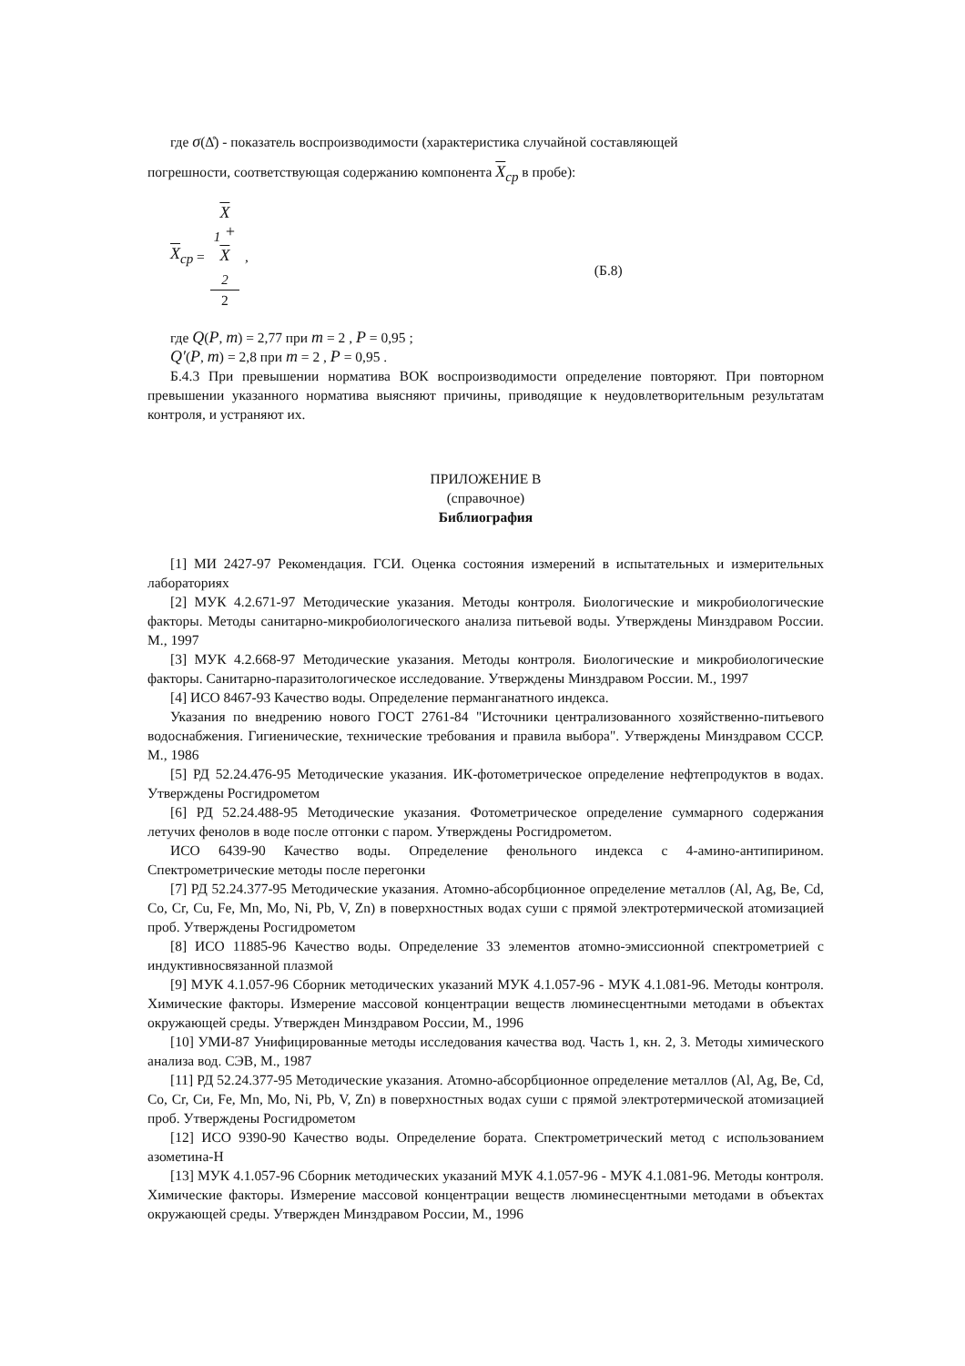где σ(Δ̊) - показатель воспроизводимости (характеристика случайной составляющей
погрешности, соответствующая содержанию компонента X<sub>ср</sub> в пробе):
X<sub>ср</sub> = X
<sub>1</sub> +
X
<sub>2</sub> 2, (Б.8)
где Q(P, m) = 2,77 при m = 2 , P = 0,95 ;
Q′(P, m) = 2,8 при m = 2 , P = 0,95 .
Б.4.3 При превышении норматива ВОК воспроизводимости определение повторяют. При повторном превышении указанного норматива выясняют причины, приводящие к неудовлетворительным результатам контроля, и устраняют их.
ПРИЛОЖЕНИЕ В
(справочное)
Библиография
[1] МИ 2427-97 Рекомендация. ГСИ. Оценка состояния измерений в испытательных и измерительных лабораториях
[2] МУК 4.2.671-97 Методические указания. Методы контроля. Биологические и микробиологические факторы. Методы санитарно-микробиологического анализа питьевой воды. Утверждены Минздравом России. М., 1997
[3] МУК 4.2.668-97 Методические указания. Методы контроля. Биологические и микробиологические факторы. Санитарно-паразитологическое исследование. Утверждены Минздравом России. М., 1997
[4] ИСО 8467-93 Качество воды. Определение перманганатного индекса.
Указания по внедрению нового ГОСТ 2761-84 "Источники централизованного хозяйственно-питьевого водоснабжения. Гигиенические, технические требования и правила выбора". Утверждены Минздравом СССР. М., 1986
[5] РД 52.24.476-95 Методические указания. ИК-фотометрическое определение нефтепродуктов в водах. Утверждены Росгидрометом
[6] РД 52.24.488-95 Методические указания. Фотометрическое определение суммарного содержания летучих фенолов в воде после отгонки с паром. Утверждены Росгидрометом.
ИСО 6439-90 Качество воды. Определение фенольного индекса с 4-амино-антипирином. Спектрометрические методы после перегонки
[7] РД 52.24.377-95 Методические указания. Атомно-абсорбционное определение металлов (Al, Ag, Be, Cd, Co, Cr, Cu, Fe, Mn, Mo, Ni, Pb, V, Zn) в поверхностных водах суши с прямой электротермической атомизацией проб. Утверждены Росгидрометом
[8] ИСО 11885-96 Качество воды. Определение 33 элементов атомно-эмиссионной спектрометрией с индуктивносвязанной плазмой
[9] МУК 4.1.057-96 Сборник методических указаний МУК 4.1.057-96 - МУК 4.1.081-96. Методы контроля. Химические факторы. Измерение массовой концентрации веществ люминесцентными методами в объектах окружающей среды. Утвержден Минздравом России, М., 1996
[10] УМИ-87 Унифицированные методы исследования качества вод. Часть 1, кн. 2, 3. Методы химического анализа вод. СЭВ, М., 1987
[11] РД 52.24.377-95 Методические указания. Атомно-абсорбционное определение металлов (Al, Ag, Be, Cd, Co, Cr, Си, Fe, Mn, Mo, Ni, Pb, V, Zn) в поверхностных водах суши с прямой электротермической атомизацией проб. Утверждены Росгидрометом
[12] ИСО 9390-90 Качество воды. Определение бората. Спектрометрический метод с использованием азометина-Н
[13] МУК 4.1.057-96 Сборник методических указаний МУК 4.1.057-96 - МУК 4.1.081-96. Методы контроля. Химические факторы. Измерение массовой концентрации веществ люминесцентными методами в объектах окружающей среды. Утвержден Минздравом России, М., 1996